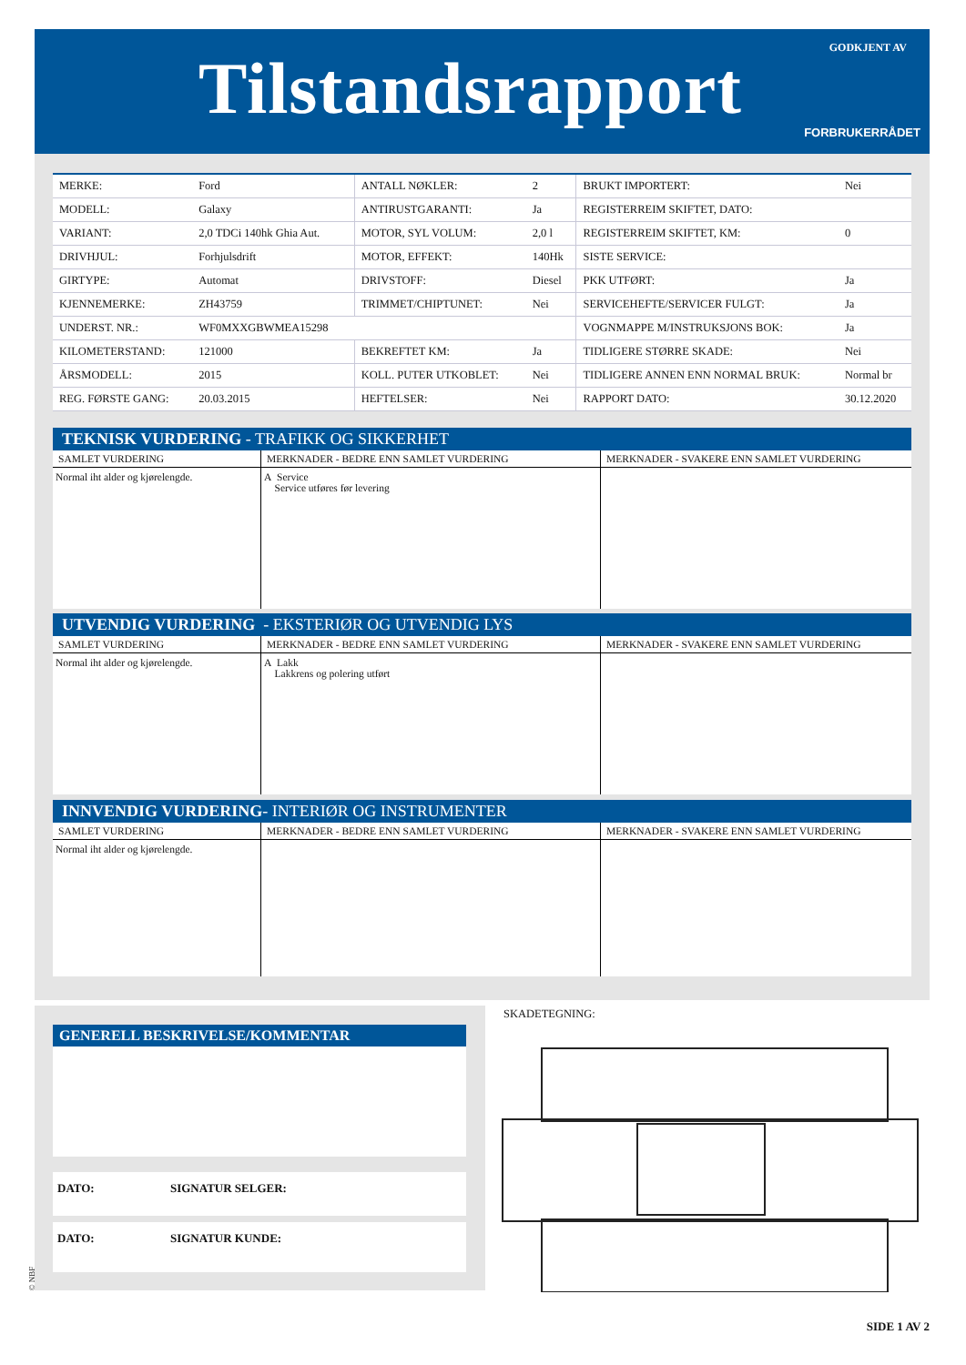Tilstandsrapport GODKJENT AV
FORBRUKERRÅDET
| MERKE: | Ford | ANTALL NØKLER: | 2 | BRUKT IMPORTERT: | Nei |
| MODELL: | Galaxy | ANTIRUSTGARANTI: | Ja | REGISTERREIM SKIFTET, DATO: | |
| VARIANT: | 2,0 TDCi 140hk Ghia Aut. | MOTOR, SYL VOLUM: | 2,0 l | REGISTERREIM SKIFTET, KM: | 0 |
| DRIVHJUL: | Forhjulsdrift | MOTOR, EFFEKT: | 140Hk | SISTE SERVICE: | |
| GIRTYPE: | Automat | DRIVSTOFF: | Diesel | PKK UTFØRT: | Ja |
| KJENNEMERKE: | ZH43759 | TRIMMET/CHIPTUNET: | Nei | SERVICEHEFTE/SERVICER FULGT: | Ja |
| UNDERST. NR.: | WF0MXXGBWMEA15298 | | | VOGNMAPPE M/INSTRUKSJONS BOK: | Ja |
| KILOMETERSTAND: | 121000 | BEKREFTET KM: | Ja | TIDLIGERE STØRRE SKADE: | Nei |
| ÅRSMODELL: | 2015 | KOLL. PUTER UTKOBLET: | Nei | TIDLIGERE ANNEN ENN NORMAL BRUK: | Normal br |
| REG. FØRSTE GANG: | 20.03.2015 | HEFTELSER: | Nei | RAPPORT DATO: | 30.12.2020 |
TEKNISK VURDERING - TRAFIKK OG SIKKERHET
| SAMLET VURDERING | MERKNADER - BEDRE ENN SAMLET VURDERING | MERKNADER - SVAKERE ENN SAMLET VURDERING |
| --- | --- | --- |
| Normal iht alder og kjørelengde. | A Service Service utføres før levering | |
UTVENDIG VURDERING - EKSTERIØR OG UTVENDIG LYS
| SAMLET VURDERING | MERKNADER - BEDRE ENN SAMLET VURDERING | MERKNADER - SVAKERE ENN SAMLET VURDERING |
| --- | --- | --- |
| Normal iht alder og kjørelengde. | A Lakk Lakkrens og polering utført | |
INNVENDIG VURDERING- INTERIØR OG INSTRUMENTER
| SAMLET VURDERING | MERKNADER - BEDRE ENN SAMLET VURDERING | MERKNADER - SVAKERE ENN SAMLET VURDERING |
| --- | --- | --- |
| Normal iht alder og kjørelengde. | | |
GENERELL BESKRIVELSE/KOMMENTAR
DATO: SIGNATUR SELGER:
DATO: SIGNATUR KUNDE:
SKADETEGNING:
© NBF
SIDE 1 AV 2